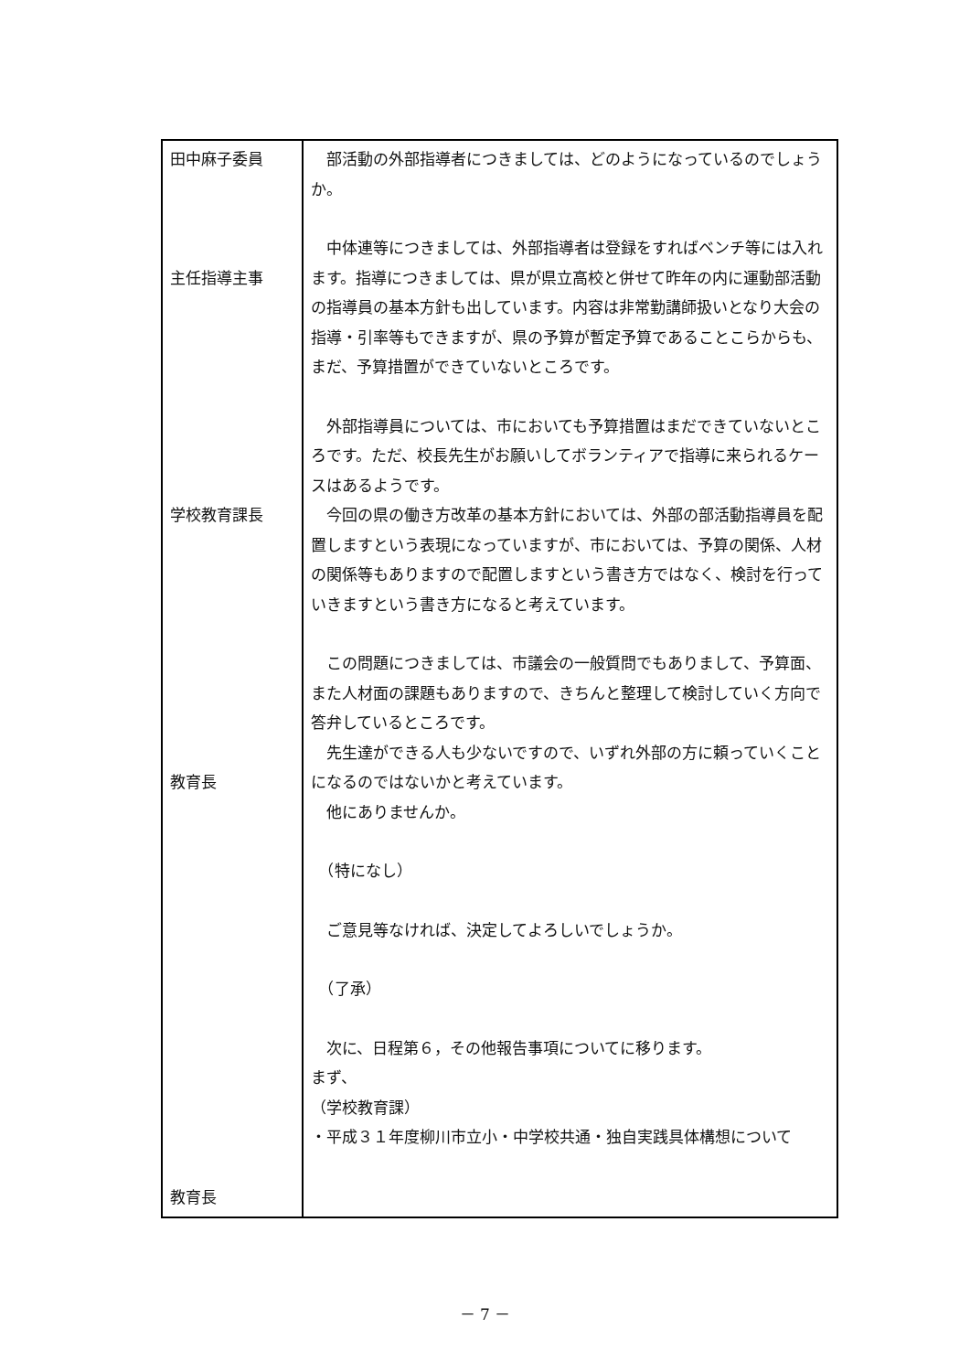| 田中麻子委員 主任指導主事 学校教育課長 教育長 教育長 | 部活動の外部指導者につきましては、どのようになっているのでしょうか。 中体連等につきましては、外部指導者は登録をすればベンチ等には入れます。指導につきましては、県が県立高校と併せて昨年の内に運動部活動の指導員の基本方針も出しています。内容は非常勤講師扱いとなり大会の指導・引率等もできますが、県の予算が暫定予算であることこらからも、まだ、予算措置ができていないところです。 外部指導員については、市においても予算措置はまだできていないところです。ただ、校長先生がお願いしてボランティアで指導に来られるケースはあるようです。 今回の県の働き方改革の基本方針においては、外部の部活動指導員を配置しますという表現になっていますが、市においては、予算の関係、人材の関係等もありますので配置しますという書き方ではなく、検討を行っていきますという書き方になると考えています。 この問題につきましては、市議会の一般質問でもありまして、予算面、また人材面の課題もありますので、きちんと整理して検討していく方向で答弁しているところです。 先生達ができる人も少ないですので、いずれ外部の方に頼っていくことになるのではないかと考えています。 他にありませんか。 （特になし） ご意見等なければ、決定してよろしいでしょうか。 （了承） 次に、日程第６，その他報告事項についてに移ります。 まず、 （学校教育課） ・平成３１年度柳川市立小・中学校共通・独自実践具体構想について |
－ 7 －